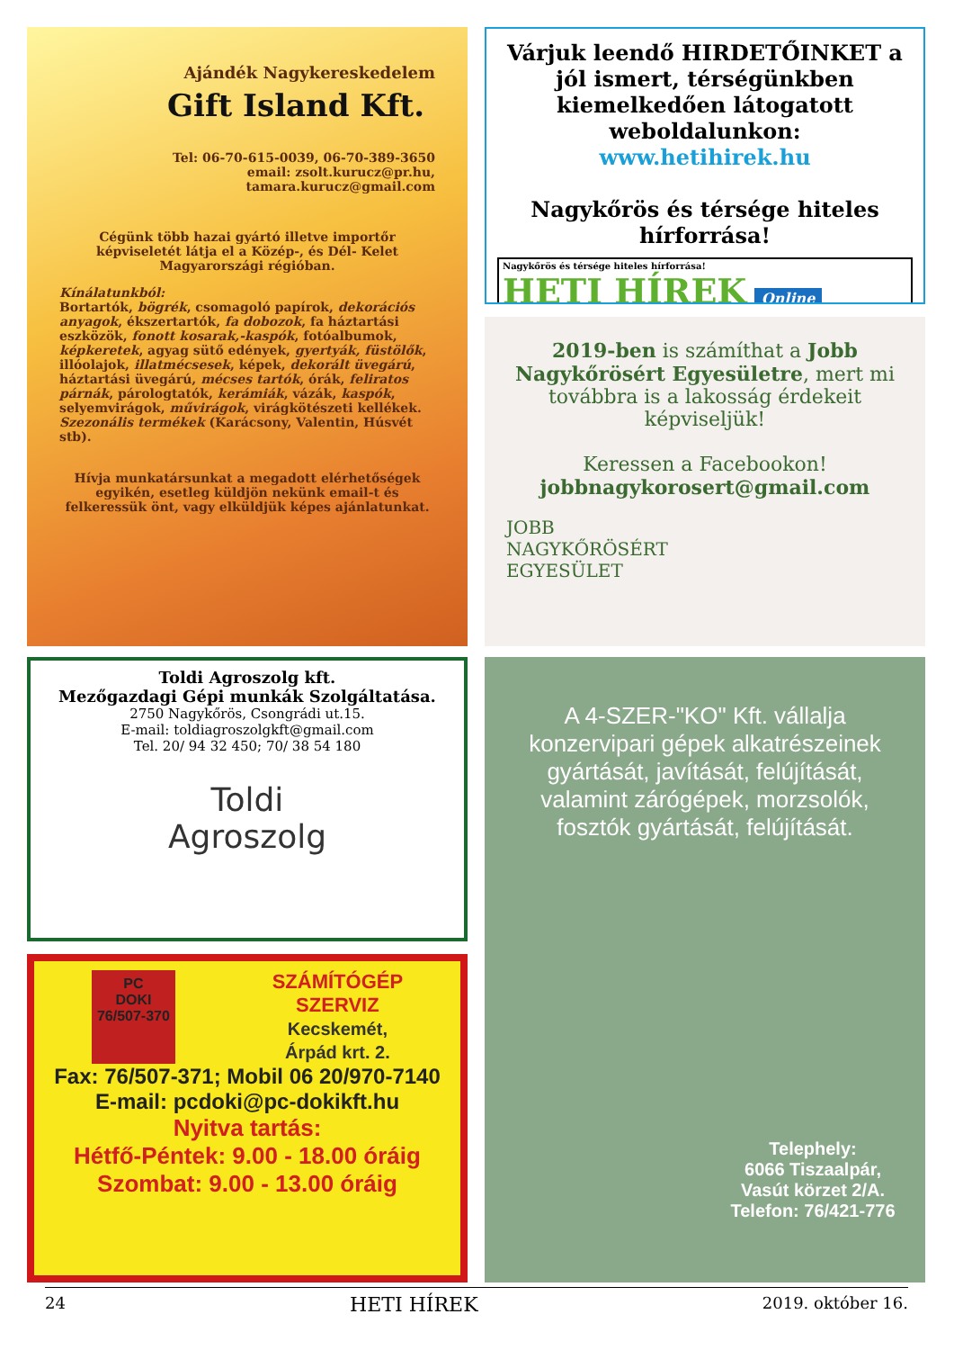Ajándék Nagykereskedelem
Gift Island Kft.
Tel: 06-70-615-0039, 06-70-389-3650
email: zsolt.kurucz@pr.hu,
tamara.kurucz@gmail.com
Cégünk több hazai gyártó illetve importőr képviseletét látja el a Közép-, és Dél- Kelet Magyarországi régióban.
Kínálatunkból:
Bortartók, bögrék, csomagoló papírok, dekorációs anyagok, ékszertartók, fa dobozok, fa háztartási eszközök, fonott kosarak,-kaspók, fotóalbumok, képkeretek, agyag sütő edények, gyertyák, füstölők, illóolajok, illatmécsesek, képek, dekorált üvegárú, háztartási üvegárú, mécses tartók, órák, feliratos párnák, párologtatók, kerámiák, vázák, kaspók, selyemvirágok, művirágok, virágkötészeti kellékek. Szezonális termékek (Karácsony, Valentin, Húsvét stb).
Hívja munkatársunkat a megadott elérhetőségek egyikén, esetleg küldjön nekünk email-t és felkeressük önt, vagy elküldjük képes ajánlatunkat.
Várjuk leendő HIRDETŐINKET a jól ismert, térségünkben kiemelkedően látogatott weboldalunkon:
www.hetihirek.hu
Nagykőrös és térsége hiteles hírforrása!
Nagykőrös és térsége hiteles hírforrása!
HETI HÍREK Online
2019-ben is számíthat a Jobb Nagykőrösért Egyesületre, mert mi továbbra is a lakosság érdekeit képviseljük!
Keressen a Facebookon!
jobbnagykorosert@gmail.com
JOBB
NAGYKŐRÖSÉRT
EGYESÜLET
Toldi Agroszolg kft.
Mezőgazdagi Gépi munkák Szolgáltatása.
2750 Nagykőrös, Csongrádi ut.15.
E-mail: toldiagroszolgkft@gmail.com
Tel. 20/ 94 32 450; 70/ 38 54 180
Toldi
Agroszolg
PC
DOKI
76/507-370
SZÁMÍTÓGÉP
SZERVIZ
Kecskemét,
Árpád krt. 2.
Fax: 76/507-371; Mobil 06 20/970-7140
E-mail: pcdoki@pc-dokikft.hu
Nyitva tartás:
Hétfő-Péntek: 9.00 - 18.00 óráig
Szombat: 9.00 - 13.00 óráig
A 4-SZER-"KO" Kft. vállalja konzervipari gépek alkatrészeinek gyártását, javítását, felújítását, valamint zárógépek, morzsolók, fosztók gyártását, felújítását.
Telephely:
6066 Tiszaalpár,
Vasút körzet 2/A.
Telefon: 76/421-776
24 HETI HÍREK 2019. október 16.